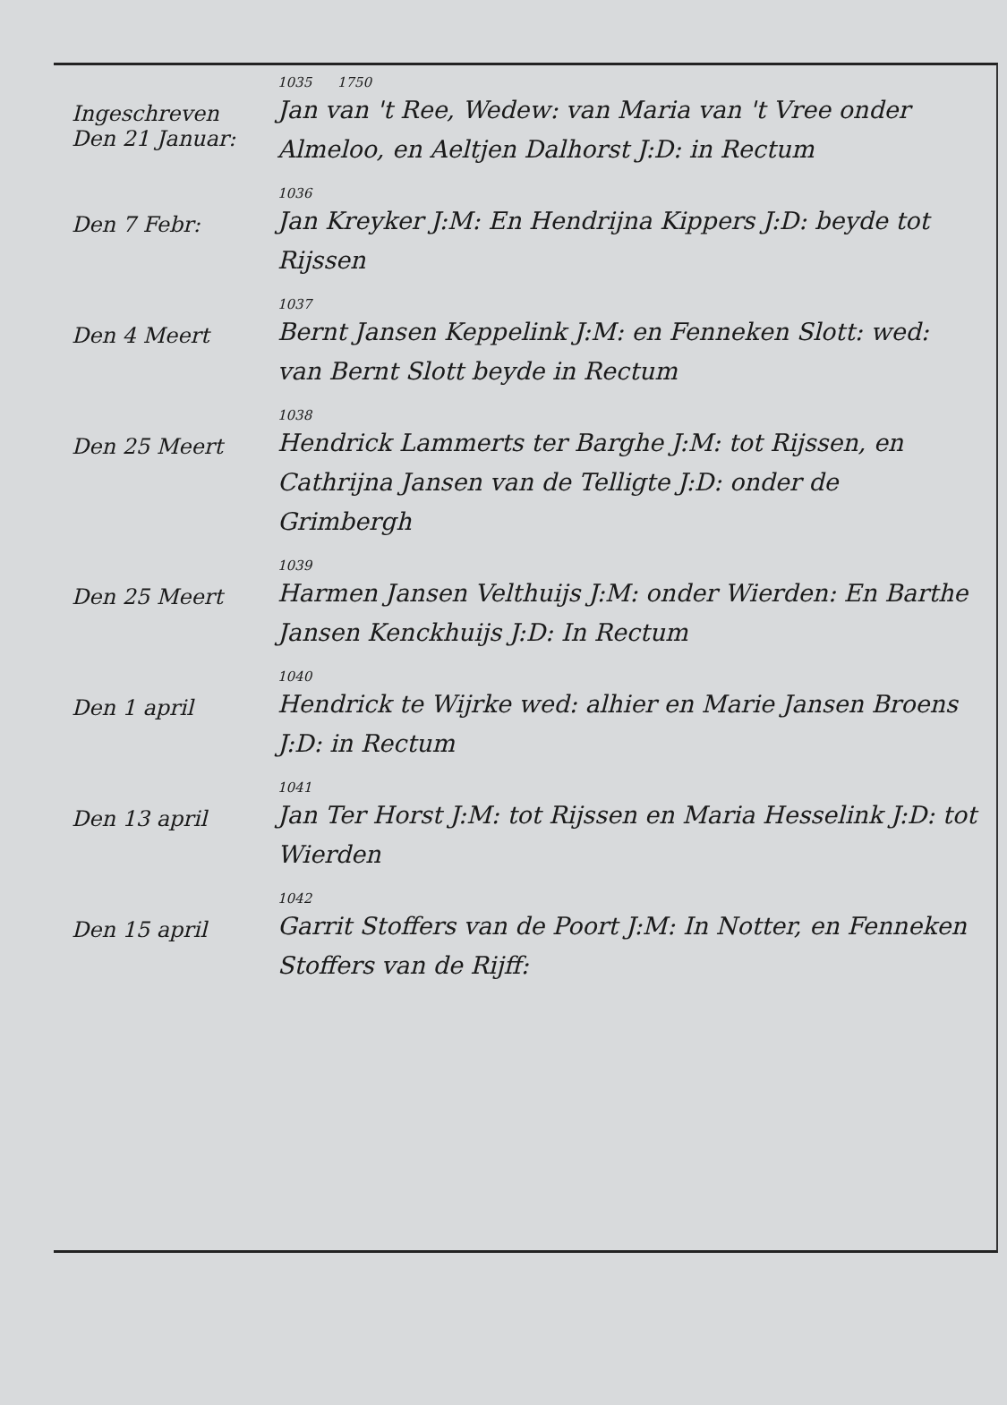Ingeschreven
Den 21 Januar:
1035 1750
Jan van 't Ree, Wedew: van Maria van 't Vree onder Almeloo, en Aeltjen Dalhorst J:D: in Rectum
Den 7 Febr:
1036
Jan Kreyker J:M: En Hendrijna Kippers J:D: beyde tot Rijssen
Den 4 Meert
1037
Bernt Jansen Keppelink J:M: en Fenneken Slott: wed: van Bernt Slott beyde in Rectum
Den 25 Meert
1038
Hendrick Lammerts ter Barghe J:M: tot Rijssen, en Cathrijna Jansen van de Telligte J:D: onder de Grimbergh
Den 25 Meert
1039
Harmen Jansen Velthuijs J:M: onder Wierden: En Barthe Jansen Kenckhuijs J:D: In Rectum
Den 1 april
1040
Hendrick te Wijrke wed: alhier en Marie Jansen Broens J:D: in Rectum
Den 13 april
1041
Jan Ter Horst J:M: tot Rijssen en Maria Hesselink J:D: tot Wierden
Den 15 april
1042
Garrit Stoffers van de Poort J:M: In Notter, en Fenneken Stoffers van de Rijff: